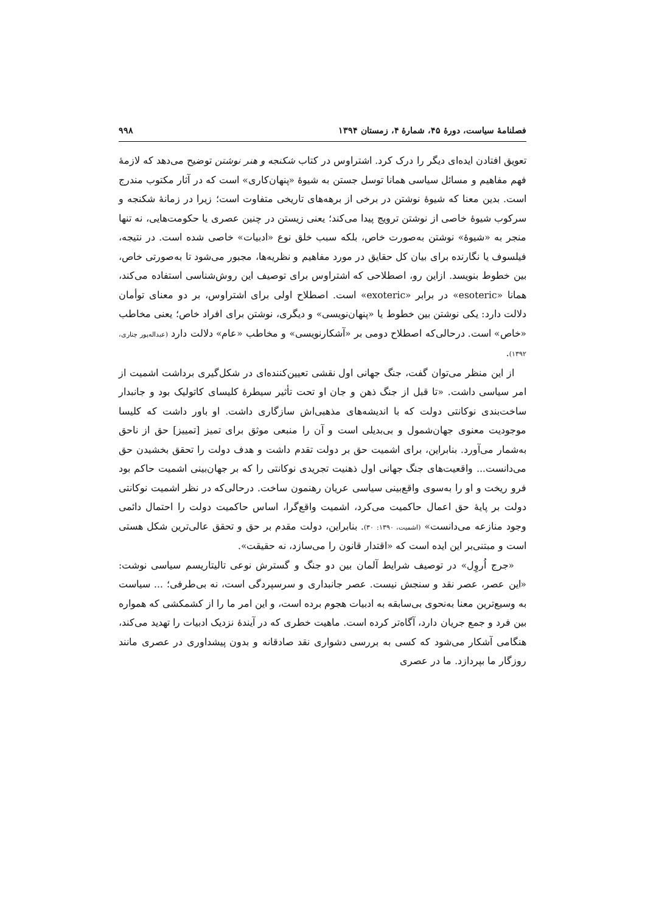فصلنامهٔ سیاست، دورهٔ ۴۵، شمارهٔ ۴، زمستان ۱۳۹۴ ۹۹۸
تعویق افتادن ایده‌ای دیگر را درک کرد. اشتراوس در کتاب شکنجه و هنر نوشتن توضیح می‌دهد که لازمهٔ فهم مفاهیم و مسائل سیاسی همانا توسل جستن به شیوهٔ «پنهان‌کاری» است که در آثار مکتوب مندرج است. بدین معنا که شیوهٔ نوشتن در برخی از برهه‌های تاریخی متفاوت است؛ زیرا در زمانهٔ شکنجه و سرکوب شیوهٔ خاصی از نوشتن ترویج پیدا می‌کند؛ یعنی زیستن در چنین عصری یا حکومت‌هایی، نه تنها منجر به «شیوهٔ» نوشتن به‌صورت خاص، بلکه سبب خلق نوع «ادبیات» خاصی شده است. در نتیجه، فیلسوف یا نگارنده برای بیان کل حقایق در مورد مفاهیم و نظریه‌ها، مجبور می‌شود تا به‌صورتی خاص، بین خطوط بنویسد. ازاین رو، اصطلاحی که اشتراوس برای توصیف این روش‌شناسی استفاده می‌کند، همانا «esoteric» در برابر «exoteric» است. اصطلاح اولی برای اشتراوس، بر دو معنای توأمان دلالت دارد: یکی نوشتن بین خطوط یا «پنهان‌نویسی» و دیگری، نوشتن برای افراد خاص؛ یعنی مخاطب «خاص» است. درحالی‌که اصطلاح دومی بر «آشکارنویسی» و مخاطب «عام» دلالت دارد (عبداله‌پور چناری، ۱۳۹۲).
از این منظر می‌توان گفت، جنگ جهانی اول نقشی تعیین‌کننده‌ای در شکل‌گیری برداشت اشمیت از امر سیاسی داشت. «تا قبل از جنگ ذهن و جان او تحت تأثیر سیطرهٔ کلیسای کاتولیک بود و جانبدار ساخت‌بندی نوکانتی دولت که با اندیشه‌های مذهبی‌اش سازگاری داشت. او باور داشت که کلیسا موجودیت معنوی جهان‌شمول و بی‌بدیلی است و آن را منبعی موثق برای تمیز [تمییز] حق از ناحق به‌شمار می‌آورد. بنابراین، برای اشمیت حق بر دولت تقدم داشت و هدف دولت را تحقق بخشیدن حق می‌دانست... واقعیت‌های جنگ جهانی اول ذهنیت تجریدی نوکانتی را که بر جهان‌بینی اشمیت حاکم بود فرو ریخت و او را به‌سوی واقع‌بینی سیاسی عریان رهنمون ساخت. درحالی‌که در نظر اشمیت نوکانتی دولت بر پایهٔ حق اعمال حاکمیت می‌کرد، اشمیت واقع‌گرا، اساس حاکمیت دولت را احتمال دائمی وجود منازعه می‌دانست» (اشمیت، ۱۳۹۰: ۳۰). بنابراین، دولت مقدم بر حق و تحقق عالی‌ترین شکل هستی است و مبتنی‌بر این ایده است که «اقتدار قانون را می‌سازد، نه حقیقت».
«جرج اُروِل» در توصیف شرایط آلمان بین دو جنگ و گسترش نوعی تالیتاریسم سیاسی نوشت: «این عصر، عصر نقد و سنجش نیست. عصر جانبداری و سرسپردگی است، نه بی‌طرفی؛ ... سیاست به وسیع‌ترین معنا به‌نحوی بی‌سابقه به ادبیات هجوم برده است، و این امر ما را از کشمکشی که همواره بین فرد و جمع جریان دارد، آگاه‌تر کرده است. ماهیت خطری که در آیندهٔ نزدیک ادبیات را تهدید می‌کند، هنگامی آشکار می‌شود که کسی به بررسی دشواری نقد صادقانه و بدون پیشداوری در عصری مانند روزگار ما بپردازد. ما در عصری